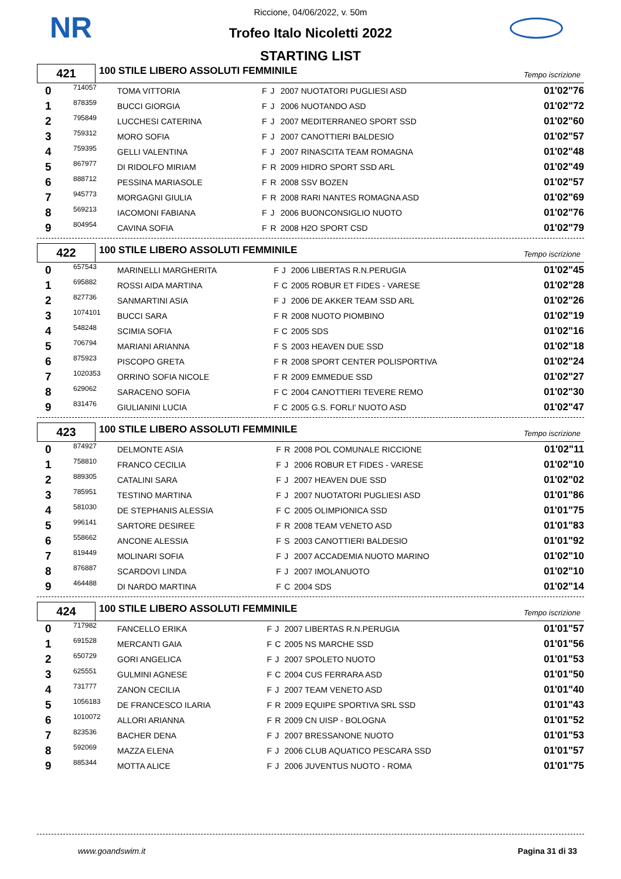NR
Riccione, 04/06/2022, v. 50m
Trofeo Italo Nicoletti 2022
STARTING LIST
421
100 STILE LIBERO ASSOLUTI FEMMINILE
Tempo iscrizione
| 0 | 714057 | TOMA VITTORIA | F | J | 2007 NUOTATORI PUGLIESI ASD | 01'02"76 |
| 1 | 878359 | BUCCI GIORGIA | F | J | 2006 NUOTANDO ASD | 01'02"72 |
| 2 | 795849 | LUCCHESI CATERINA | F | J | 2007 MEDITERRANEO SPORT SSD | 01'02"60 |
| 3 | 759312 | MORO SOFIA | F | J | 2007 CANOTTIERI BALDESIO | 01'02"57 |
| 4 | 759395 | GELLI VALENTINA | F | J | 2007 RINASCITA TEAM ROMAGNA | 01'02"48 |
| 5 | 867977 | DI RIDOLFO MIRIAM | F | R | 2009 HIDRO SPORT SSD ARL | 01'02"49 |
| 6 | 888712 | PESSINA MARIASOLE | F | R | 2008 SSV BOZEN | 01'02"57 |
| 7 | 945773 | MORGAGNI GIULIA | F | R | 2008 RARI NANTES ROMAGNA ASD | 01'02"69 |
| 8 | 569213 | IACOMONI FABIANA | F | J | 2006 BUONCONSIGLIO NUOTO | 01'02"76 |
| 9 | 804954 | CAVINA SOFIA | F | R | 2008 H2O SPORT CSD | 01'02"79 |
422
100 STILE LIBERO ASSOLUTI FEMMINILE
Tempo iscrizione
| 0 | 657543 | MARINELLI MARGHERITA | F | J | 2006 LIBERTAS R.N.PERUGIA | 01'02"45 |
| 1 | 695882 | ROSSI AIDA MARTINA | F | C | 2005 ROBUR ET FIDES - VARESE | 01'02"28 |
| 2 | 827736 | SANMARTINI ASIA | F | J | 2006 DE AKKER TEAM SSD ARL | 01'02"26 |
| 3 | 1074101 | BUCCI SARA | F | R | 2008 NUOTO PIOMBINO | 01'02"19 |
| 4 | 548248 | SCIMIA SOFIA | F | C | 2005 SDS | 01'02"16 |
| 5 | 706794 | MARIANI ARIANNA | F | S | 2003 HEAVEN DUE SSD | 01'02"18 |
| 6 | 875923 | PISCOPO GRETA | F | R | 2008 SPORT CENTER POLISPORTIVA | 01'02"24 |
| 7 | 1020353 | ORRINO SOFIA NICOLE | F | R | 2009 EMMEDUE SSD | 01'02"27 |
| 8 | 629062 | SARACENO SOFIA | F | C | 2004 CANOTTIERI TEVERE REMO | 01'02"30 |
| 9 | 831476 | GIULIANINI LUCIA | F | C | 2005 G.S. FORLI' NUOTO ASD | 01'02"47 |
423
100 STILE LIBERO ASSOLUTI FEMMINILE
Tempo iscrizione
| 0 | 874927 | DELMONTE ASIA | F | R | 2008 POL COMUNALE RICCIONE | 01'02"11 |
| 1 | 758810 | FRANCO CECILIA | F | J | 2006 ROBUR ET FIDES - VARESE | 01'02"10 |
| 2 | 889305 | CATALINI SARA | F | J | 2007 HEAVEN DUE SSD | 01'02"02 |
| 3 | 785951 | TESTINO MARTINA | F | J | 2007 NUOTATORI PUGLIESI ASD | 01'01"86 |
| 4 | 581030 | DE STEPHANIS ALESSIA | F | C | 2005 OLIMPIONICA SSD | 01'01"75 |
| 5 | 996141 | SARTORE DESIREE | F | R | 2008 TEAM VENETO ASD | 01'01"83 |
| 6 | 558662 | ANCONE ALESSIA | F | S | 2003 CANOTTIERI BALDESIO | 01'01"92 |
| 7 | 819449 | MOLINARI SOFIA | F | J | 2007 ACCADEMIA NUOTO MARINO | 01'02"10 |
| 8 | 876887 | SCARDOVI LINDA | F | J | 2007 IMOLANUOTO | 01'02"10 |
| 9 | 464488 | DI NARDO MARTINA | F | C | 2004 SDS | 01'02"14 |
424
100 STILE LIBERO ASSOLUTI FEMMINILE
Tempo iscrizione
| 0 | 717982 | FANCELLO ERIKA | F | J | 2007 LIBERTAS R.N.PERUGIA | 01'01"57 |
| 1 | 691528 | MERCANTI GAIA | F | C | 2005 NS MARCHE SSD | 01'01"56 |
| 2 | 650729 | GORI ANGELICA | F | J | 2007 SPOLETO NUOTO | 01'01"53 |
| 3 | 625551 | GULMINI AGNESE | F | C | 2004 CUS FERRARA ASD | 01'01"50 |
| 4 | 731777 | ZANON CECILIA | F | J | 2007 TEAM VENETO ASD | 01'01"40 |
| 5 | 1056183 | DE FRANCESCO ILARIA | F | R | 2009 EQUIPE SPORTIVA SRL SSD | 01'01"43 |
| 6 | 1010072 | ALLORI ARIANNA | F | R | 2009 CN UISP - BOLOGNA | 01'01"52 |
| 7 | 823536 | BACHER DENA | F | J | 2007 BRESSANONE NUOTO | 01'01"53 |
| 8 | 592069 | MAZZA ELENA | F | J | 2006 CLUB AQUATICO PESCARA SSD | 01'01"57 |
| 9 | 885344 | MOTTA ALICE | F | J | 2006 JUVENTUS NUOTO - ROMA | 01'01"75 |
www.goandswim.it Pagina 31 di 33